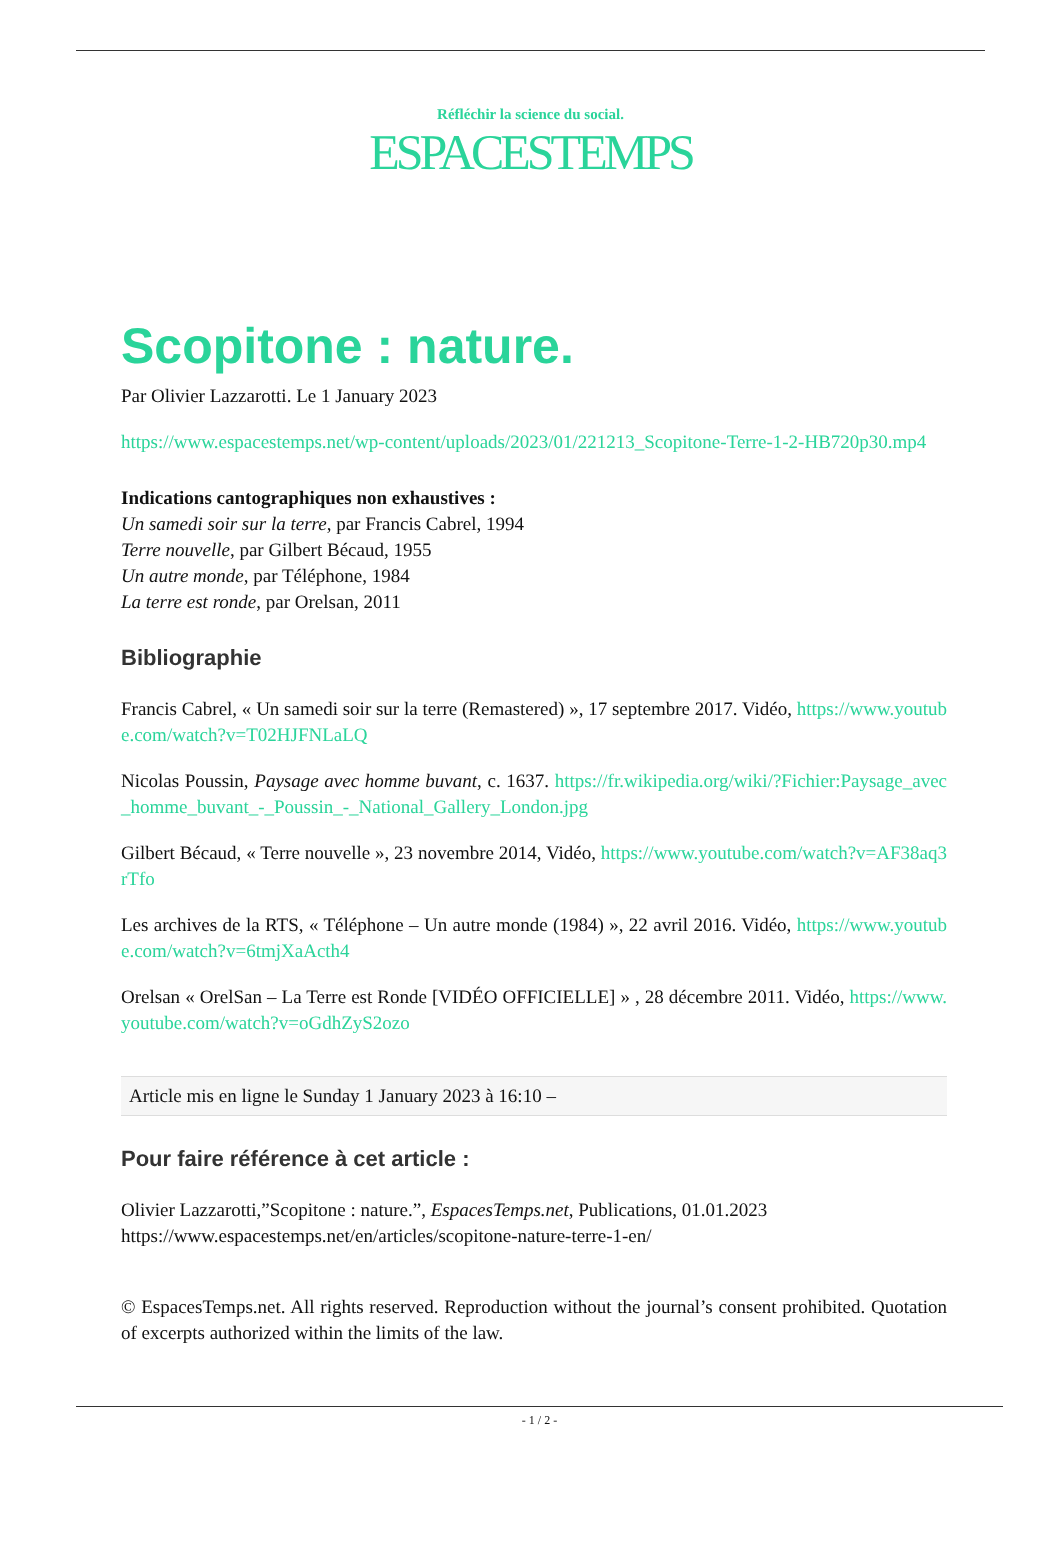Réfléchir la science du social.
ESPACESTEMPS
Scopitone : nature.
Par Olivier Lazzarotti. Le 1 January 2023
https://www.espacestemps.net/wp-content/uploads/2023/01/221213_Scopitone-Terre-1-2-HB720p30.mp4
Indications cantographiques non exhaustives :
Un samedi soir sur la terre, par Francis Cabrel, 1994
Terre nouvelle, par Gilbert Bécaud, 1955
Un autre monde, par Téléphone, 1984
La terre est ronde, par Orelsan, 2011
Bibliographie
Francis Cabrel, « Un samedi soir sur la terre (Remastered) », 17 septembre 2017. Vidéo, https://www.youtube.com/watch?v=T02HJFNLaLQ
Nicolas Poussin, Paysage avec homme buvant, c. 1637. https://fr.wikipedia.org/wiki/?Fichier:Paysage_avec_homme_buvant_-_Poussin_-_National_Gallery_London.jpg
Gilbert Bécaud, « Terre nouvelle », 23 novembre 2014, Vidéo, https://www.youtube.com/watch?v=AF38aq3rTfo
Les archives de la RTS, « Téléphone – Un autre monde (1984) », 22 avril 2016. Vidéo, https://www.youtube.com/watch?v=6tmjXaActh4
Orelsan « OrelSan – La Terre est Ronde [VIDÉO OFFICIELLE] » , 28 décembre 2011. Vidéo, https://www.youtube.com/watch?v=oGdhZyS2ozo
Article mis en ligne le Sunday 1 January 2023 à 16:10 –
Pour faire référence à cet article :
Olivier Lazzarotti,”Scopitone : nature.”, EspacesTemps.net, Publications, 01.01.2023
https://www.espacestemps.net/en/articles/scopitone-nature-terre-1-en/
© EspacesTemps.net. All rights reserved. Reproduction without the journal’s consent prohibited. Quotation of excerpts authorized within the limits of the law.
- 1 / 2 -